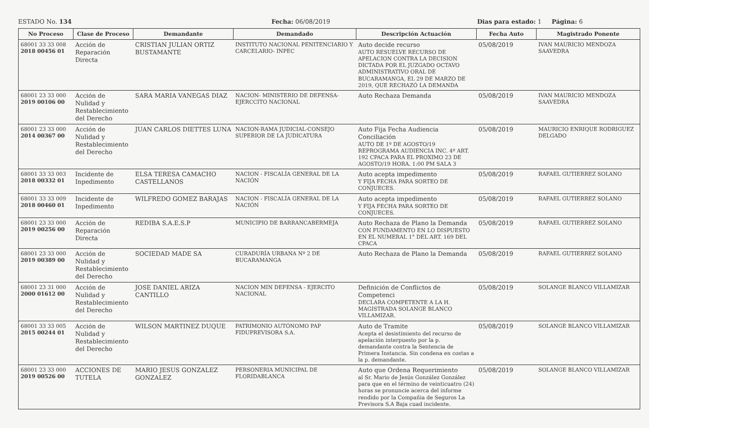ESTADO No. 134 Fecha: 06/08/2019 Dias para estado: 1 Página: 6
| No Proceso | Clase de Proceso | Demandante | Demandado | Descripción Actuación | Fecha Auto | Magistrado Ponente |
| --- | --- | --- | --- | --- | --- | --- |
| 68001 33 33 008 2018 00456 01 | Acción de Reparación Directa | CRISTIAN JULIAN ORTIZ BUSTAMANTE | INSTITUTO NACIONAL PENITENCIARIO Y CARCELARIO- INPEC | Auto decide recurso AUTO RESUELVE RECURSO DE APELACION CONTRA LA DECISION DICTADA POR EL JUZGADO OCTAVO ADMINISTRATIVO ORAL DE BUCARAMANGA, EL 29 DE MARZO DE 2019, QUE RECHAZÓ LA DEMANDA | 05/08/2019 | IVAN MAURICIO MENDOZA SAAVEDRA |
| 68001 23 33 000 2019 00106 00 | Acción de Nulidad y Restablecimiento del Derecho | SARA MARIA VANEGAS DIAZ | NACION- MINISTERIO DE DEFENSA- EJERCCITO NACIONAL | Auto Rechaza Demanda | 05/08/2019 | IVAN MAURICIO MENDOZA SAAVEDRA |
| 68001 23 33 000 2014 00367 00 | Acción de Nulidad y Restablecimiento del Derecho | JUAN CARLOS DIETTES LUNA | NACION-RAMA JUDICIAL-CONSEJO SUPERIOR DE LA JUDICATURA | Auto Fija Fecha Audiencia Conciliación AUTO DE 1º DE AGOSTO/19 REPROGRAMA AUDIENCIA INC. 4º ART. 192 CPACA PARA EL PROXIMO 23 DE AGOSTO/19 HORA. 1:00 PM SALA 3 | 05/08/2019 | MAURICIO ENRIQUE RODRIGUEZ DELGADO |
| 68001 33 33 003 2018 00332 01 | Incidente de Inpedimento | ELSA TERESA CAMACHO CASTELLANOS | NACION - FISCALÍA GENERAL DE LA NACIÓN | Auto acepta impedimento Y FIJA FECHA PARA SORTEO DE CONJUECES. | 05/08/2019 | RAFAEL GUTIERREZ SOLANO |
| 68001 33 33 009 2018 00460 01 | Incidente de Inpedimento | WILFREDO GOMEZ BARAJAS | NACION - FISCALÍA GENERAL DE LA NACIÓN | Auto acepta impedimento Y FIJA FECHA PARA SORTEO DE CONJUECES. | 05/08/2019 | RAFAEL GUTIERREZ SOLANO |
| 68001 23 33 000 2019 00256 00 | Acción de Reparación Directa | REDIBA S.A.E.S.P | MUNICIPIO DE BARRANCABERMEJA | Auto Rechaza de Plano la Demanda CON FUNDAMENTO EN LO DISPUESTO EN EL NUMERAL 1° DEL ART. 169 DEL CPACA | 05/08/2019 | RAFAEL GUTIERREZ SOLANO |
| 68001 23 33 000 2019 00389 00 | Acción de Nulidad y Restablecimiento del Derecho | SOCIEDAD MADE SA | CURADURÍA URBANA Nº 2 DE BUCARAMANGA | Auto Rechaza de Plano la Demanda | 05/08/2019 | RAFAEL GUTIERREZ SOLANO |
| 68001 23 31 000 2000 01612 00 | Acción de Nulidad y Restablecimiento del Derecho | JOSE DANIEL ARIZA CANTILLO | NACION MIN DEFENSA - EJERCITO NACIONAL | Definición de Conflictos de Competenci DECLARA COMPETENTE A LA H. MAGISTRADA SOLANGE BLANCO VILLAMIZAR. | 05/08/2019 | SOLANGE BLANCO VILLAMIZAR |
| 68001 33 33 005 2015 00244 01 | Acción de Nulidad y Restablecimiento del Derecho | WILSON MARTINEZ DUQUE | PATRIMONIO AUTÓNOMO PAP FIDUPREVISORA S.A. | Auto de Tramite Acepta el desistimiento del recurso de apelación interpuesto por la p. demandante contra la Sentencia de Primera Instancia. Sin condena en costas a la p. demandante. | 05/08/2019 | SOLANGE BLANCO VILLAMIZAR |
| 68001 23 33 000 2019 00526 00 | ACCIONES DE TUTELA | MARIO JESUS GONZALEZ GONZALEZ | PERSONERIA MUNICIPAL DE FLORIDABLANCA | Auto que Ordena Requerimiento al Sr. Mario de Jesús González González para que en el término de veinticuatro (24) horas se pronuncie acerca del informe rendido por la Compañia de Seguros La Previsora S.A Baja cuad incidente. | 05/08/2019 | SOLANGE BLANCO VILLAMIZAR |